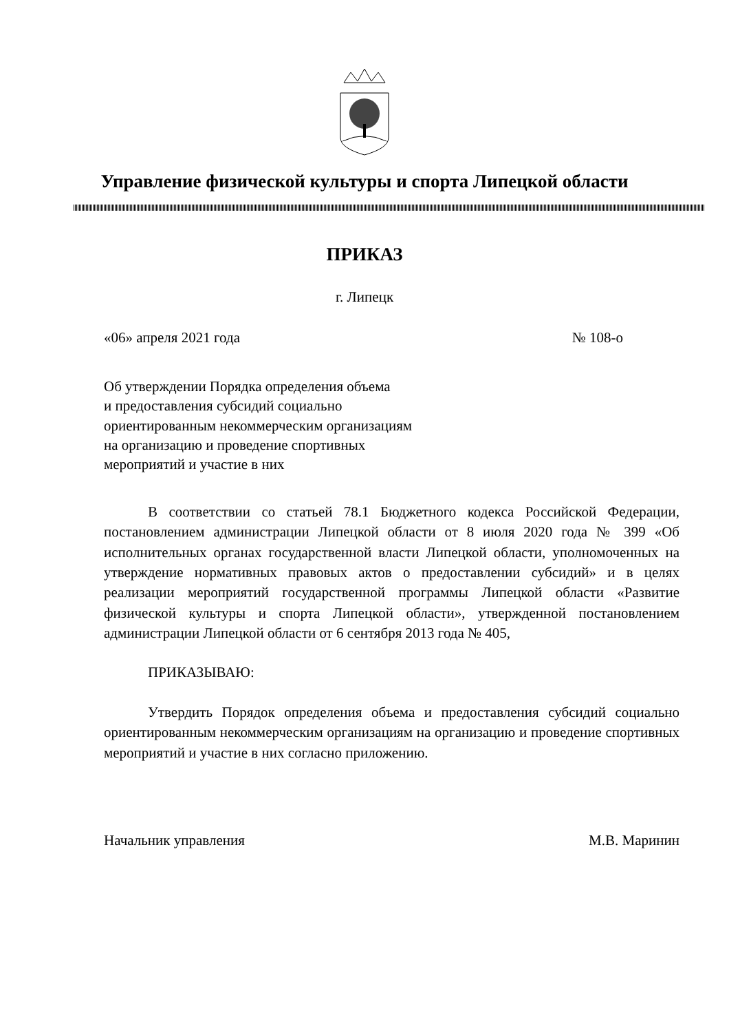Управление физической культуры и спорта Липецкой области
ПРИКАЗ
г. Липецк
«06» апреля 2021 года № 108-о
Об утверждении Порядка определения объема
и предоставления субсидий социально
ориентированным некоммерческим организациям
на организацию и проведение спортивных
мероприятий и участие в них
В соответствии со статьей 78.1 Бюджетного кодекса Российской Федерации, постановлением администрации Липецкой области от 8 июля 2020 года № 399 «Об исполнительных органах государственной власти Липецкой области, уполномоченных на утверждение нормативных правовых актов о предоставлении субсидий» и в целях реализации мероприятий государственной программы Липецкой области «Развитие физической культуры и спорта Липецкой области», утвержденной постановлением администрации Липецкой области от 6 сентября 2013 года № 405,
ПРИКАЗЫВАЮ:
Утвердить Порядок определения объема и предоставления субсидий социально ориентированным некоммерческим организациям на организацию и проведение спортивных мероприятий и участие в них согласно приложению.
Начальник управления М.В. Маринин